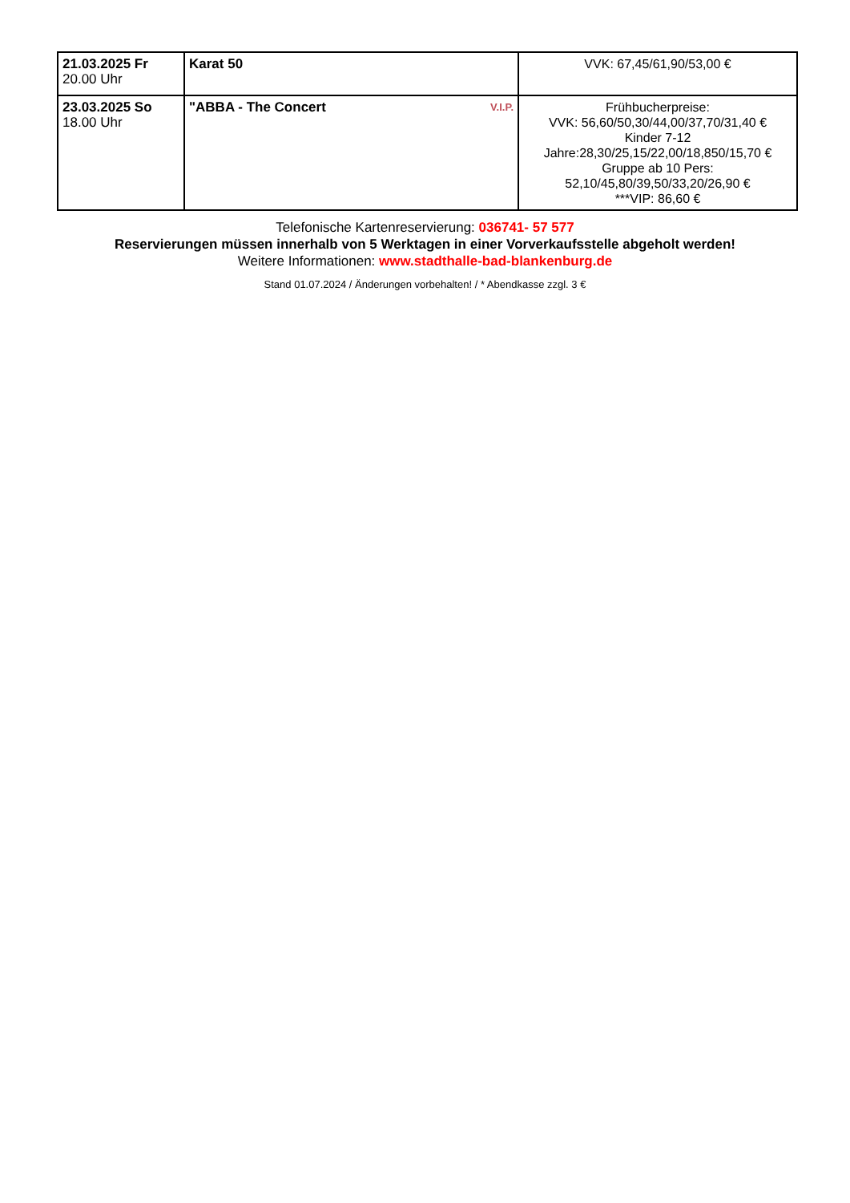| 21.03.2025 Fr 20.00 Uhr | Karat 50 | VVK: 67,45/61,90/53,00 € |
| 23.03.2025 So 18.00 Uhr | "ABBA - The Concert V.I.P. | Frühbucherpreise: VVK: 56,60/50,30/44,00/37,70/31,40 € Kinder 7-12 Jahre:28,30/25,15/22,00/18,850/15,70 € Gruppe ab 10 Pers: 52,10/45,80/39,50/33,20/26,90 € ***VIP: 86,60 € |
Telefonische Kartenreservierung: 036741- 57 577
Reservierungen müssen innerhalb von 5 Werktagen in einer Vorverkaufsstelle abgeholt werden!
Weitere Informationen: www.stadthalle-bad-blankenburg.de
Stand 01.07.2024 / Änderungen vorbehalten! / * Abendkasse zzgl. 3 €